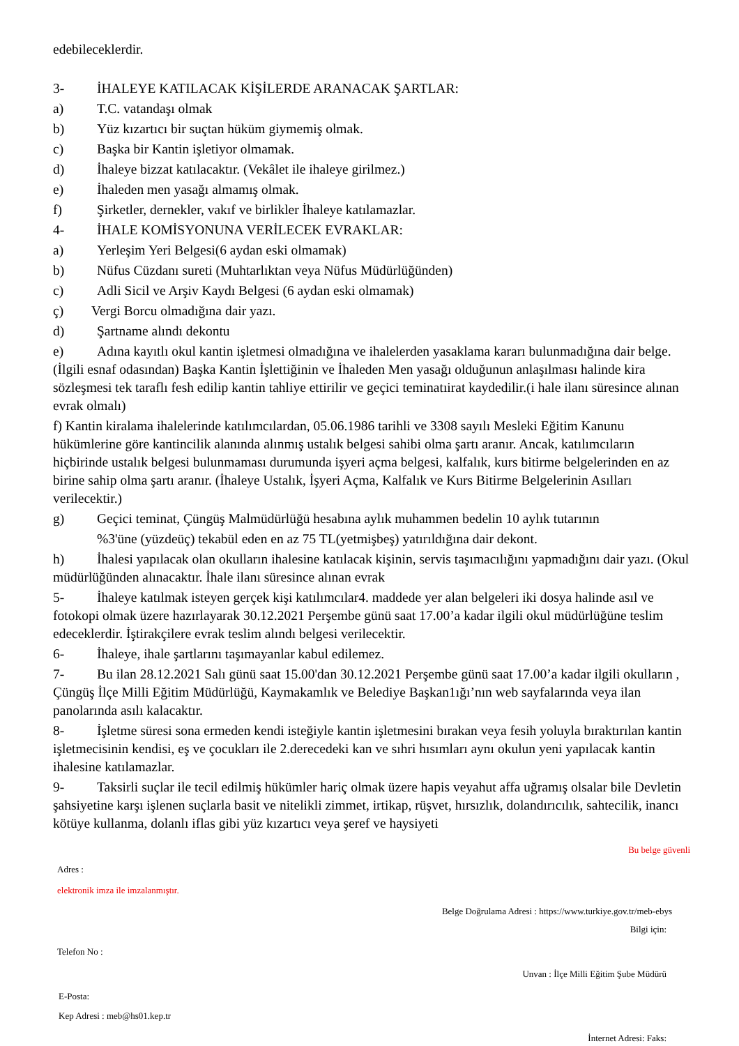edebileceklerdir.
3- İHALEYE KATILACAK KİŞİLERDE ARANACAK ŞARTLAR:
a) T.C. vatandaşı olmak
b) Yüz kızartıcı bir suçtan hüküm giymemiş olmak.
c) Başka bir Kantin işletiyor olmamak.
d) İhaleye bizzat katılacaktır. (Vekâlet ile ihaleye girilmez.)
e) İhaleden men yasağı almamış olmak.
f) Şirketler, dernekler, vakıf ve birlikler İhaleye katılamazlar.
4- İHALE KOMİSYONUNA VERİLECEK EVRAKLAR:
a) Yerleşim Yeri Belgesi(6 aydan eski olmamak)
b) Nüfus Cüzdanı sureti (Muhtarlıktan veya Nüfus Müdürlüğünden)
c) Adli Sicil ve Arşiv Kaydı Belgesi (6 aydan eski olmamak)
ç) Vergi Borcu olmadığına dair yazı.
d) Şartname alındı dekontu
e) Adına kayıtlı okul kantin işletmesi olmadığına ve ihalelerden yasaklama kararı bulunmadığına dair belge.(İlgili esnaf odasından) Başka Kantin İşlettiğinin ve İhaleden Men yasağı olduğunun anlaşılması halinde kira sözleşmesi tek taraflı fesh edilip kantin tahliye ettirilir ve geçici teminatıirat kaydedilir.(i hale ilanı süresince alınan evrak olmalı)
f) Kantin kiralama ihalelerinde katılımcılardan, 05.06.1986 tarihli ve 3308 sayılı Mesleki Eğitim Kanunu hükümlerine göre kantincilik alanında alınmış ustalık belgesi sahibi olma şartı aranır. Ancak, katılımcıların hiçbirinde ustalık belgesi bulunmaması durumunda işyeri açma belgesi, kalfalık, kurs bitirme belgelerinden en az birine sahip olma şartı aranır. (İhaleye Ustalık, İşyeri Açma, Kalfalık ve Kurs Bitirme Belgelerinin Asılları verilecektir.)
g) Geçici teminat, Çüngüş Malmüdürlüğü hesabına aylık muhammen bedelin 10 aylık tutarının
%3'üne (yüzdeüç) tekabül eden en az 75 TL(yetmişbeş) yatırıldığına dair dekont.
h) İhalesi yapılacak olan okulların ihalesine katılacak kişinin, servis taşımacılığını yapmadığını dair yazı. (Okul müdürlüğünden alınacaktır. İhale ilanı süresince alınan evrak
5- İhaleye katılmak isteyen gerçek kişi katılımcılar4. maddede yer alan belgeleri iki dosya halinde asıl ve fotokopi olmak üzere hazırlayarak 30.12.2021 Perşembe günü saat 17.00’a kadar ilgili okul müdürlüğüne teslim edeceklerdir. İştirakçilere evrak teslim alındı belgesi verilecektir.
6- İhaleye, ihale şartlarını taşımayanlar kabul edilemez.
7- Bu ilan 28.12.2021 Salı günü saat 15.00'dan 30.12.2021 Perşembe günü saat 17.00’a kadar ilgili okulların , Çüngüş İlçe Milli Eğitim Müdürlüğü, Kaymakamlık ve Belediye Başkan1ığı’nın web sayfalarında veya ilan panolarında asılı kalacaktır.
8- İşletme süresi sona ermeden kendi isteğiyle kantin işletmesini bırakan veya fesih yoluyla bıraktırılan kantin işletmecisinin kendisi, eş ve çocukları ile 2.derecedeki kan ve sıhri hısımları aynı okulun yeni yapılacak kantin ihalesine katılamazlar.
9- Taksirli suçlar ile tecil edilmiş hükümler hariç olmak üzere hapis veyahut affa uğramış olsalar bile Devletin şahsiyetine karşı işlenen suçlarla basit ve nitelikli zimmet, irtikap, rüşvet, hırsızlık, dolandırıcılık, sahtecilik, inancı kötüye kullanma, dolanlı iflas gibi yüz kızartıcı veya şeref ve haysiyeti
Bu belge güvenli
Adres :
elektronik imza ile imzalanmıştır.
Belge Doğrulama Adresi : https://www.turkiye.gov.tr/meb-ebys
Bilgi için:
Telefon No :
Unvan : İlçe Milli Eğitim Şube Müdürü
E-Posta:
Kep Adresi : meb@hs01.kep.tr
İnternet Adresi: Faks: